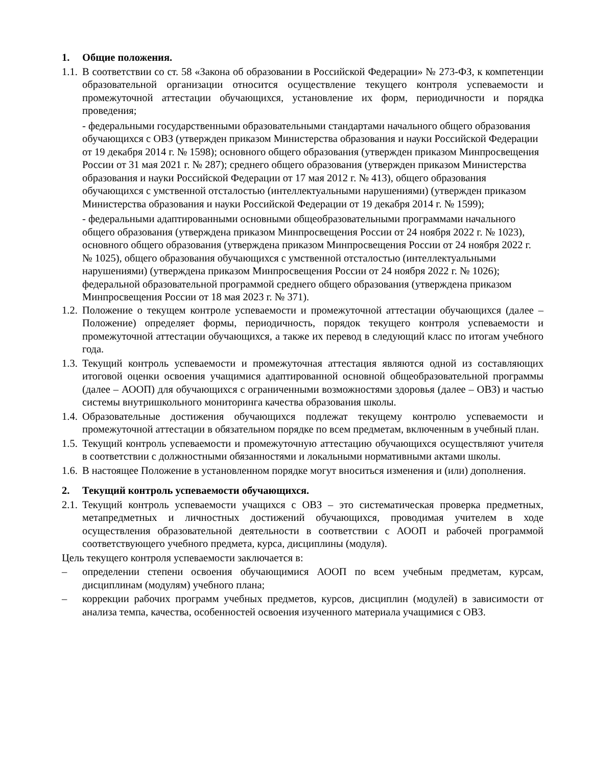1. Общие положения.
1.1. В соответствии со ст. 58 «Закона об образовании в Российской Федерации» № 273-ФЗ, к компетенции образовательной организации относится осуществление текущего контроля успеваемости и промежуточной аттестации обучающихся, установление их форм, периодичности и порядка проведения;
- федеральными государственными образовательными стандартами начального общего образования обучающихся с ОВЗ (утвержден приказом Министерства образования и науки Российской Федерации от 19 декабря 2014 г. № 1598); основного общего образования (утвержден приказом Минпросвещения России от 31 мая 2021 г. № 287); среднего общего образования (утвержден приказом Министерства образования и науки Российской Федерации от 17 мая 2012 г. № 413), общего образования обучающихся с умственной отсталостью (интеллектуальными нарушениями) (утвержден приказом Министерства образования и науки Российской Федерации от 19 декабря 2014 г. № 1599);
- федеральными адаптированными основными общеобразовательными программами начального общего образования (утверждена приказом Минпросвещения России от 24 ноября 2022 г. № 1023), основного общего образования (утверждена приказом Минпросвещения России от 24 ноября 2022 г. № 1025), общего образования обучающихся с умственной отсталостью (интеллектуальными нарушениями) (утверждена приказом Минпросвещения России от 24 ноября 2022 г. № 1026); федеральной образовательной программой среднего общего образования (утверждена приказом Минпросвещения России от 18 мая 2023 г. № 371).
1.2. Положение о текущем контроле успеваемости и промежуточной аттестации обучающихся (далее – Положение) определяет формы, периодичность, порядок текущего контроля успеваемости и промежуточной аттестации обучающихся, а также их перевод в следующий класс по итогам учебного года.
1.3. Текущий контроль успеваемости и промежуточная аттестация являются одной из составляющих итоговой оценки освоения учащимися адаптированной основной общеобразовательной программы (далее – АООП) для обучающихся с ограниченными возможностями здоровья (далее – ОВЗ) и частью системы внутришкольного мониторинга качества образования школы.
1.4. Образовательные достижения обучающихся подлежат текущему контролю успеваемости и промежуточной аттестации в обязательном порядке по всем предметам, включенным в учебный план.
1.5. Текущий контроль успеваемости и промежуточную аттестацию обучающихся осуществляют учителя в соответствии с должностными обязанностями и локальными нормативными актами школы.
1.6. В настоящее Положение в установленном порядке могут вноситься изменения и (или) дополнения.
2. Текущий контроль успеваемости обучающихся.
2.1. Текущий контроль успеваемости учащихся с ОВЗ – это систематическая проверка предметных, метапредметных и личностных достижений обучающихся, проводимая учителем в ходе осуществления образовательной деятельности в соответствии с АООП и рабочей программой соответствующего учебного предмета, курса, дисциплины (модуля).
Цель текущего контроля успеваемости заключается в:
– определении степени освоения обучающимися АООП по всем учебным предметам, курсам, дисциплинам (модулям) учебного плана;
– коррекции рабочих программ учебных предметов, курсов, дисциплин (модулей) в зависимости от анализа темпа, качества, особенностей освоения изученного материала учащимися с ОВЗ.